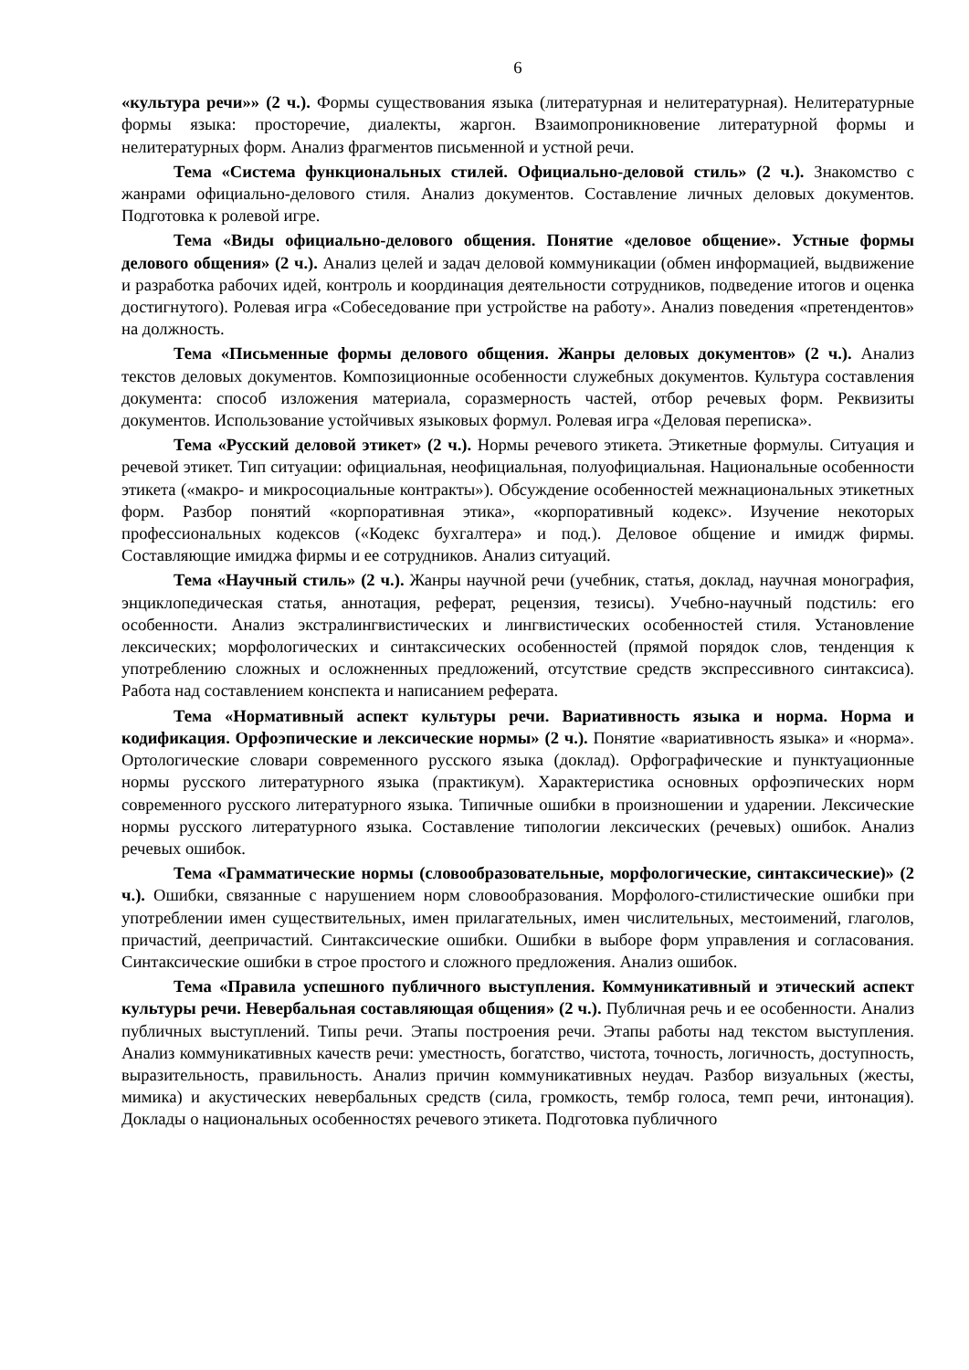6
«культура речи»» (2 ч.). Формы существования языка (литературная и нелитературная). Нелитературные формы языка: просторечие, диалекты, жаргон. Взаимопроникновение литературной формы и нелитературных форм. Анализ фрагментов письменной и устной речи.
Тема «Система функциональных стилей. Официально-деловой стиль» (2 ч.). Знакомство с жанрами официально-делового стиля. Анализ документов. Составление личных деловых документов. Подготовка к ролевой игре.
Тема «Виды официально-делового общения. Понятие «деловое общение». Устные формы делового общения» (2 ч.). Анализ целей и задач деловой коммуникации (обмен информацией, выдвижение и разработка рабочих идей, контроль и координация деятельности сотрудников, подведение итогов и оценка достигнутого). Ролевая игра «Собеседование при устройстве на работу». Анализ поведения «претендентов» на должность.
Тема «Письменные формы делового общения. Жанры деловых документов» (2 ч.). Анализ текстов деловых документов. Композиционные особенности служебных документов. Культура составления документа: способ изложения материала, соразмерность частей, отбор речевых форм. Реквизиты документов. Использование устойчивых языковых формул. Ролевая игра «Деловая переписка».
Тема «Русский деловой этикет» (2 ч.). Нормы речевого этикета. Этикетные формулы. Ситуация и речевой этикет. Тип ситуации: официальная, неофициальная, полуофициальная. Национальные особенности этикета («макро- и микросоциальные контракты»). Обсуждение особенностей межнациональных этикетных форм. Разбор понятий «корпоративная этика», «корпоративный кодекс». Изучение некоторых профессиональных кодексов («Кодекс бухгалтера» и под.). Деловое общение и имидж фирмы. Составляющие имиджа фирмы и ее сотрудников. Анализ ситуаций.
Тема «Научный стиль» (2 ч.). Жанры научной речи (учебник, статья, доклад, научная монография, энциклопедическая статья, аннотация, реферат, рецензия, тезисы). Учебно-научный подстиль: его особенности. Анализ экстралингвистических и лингвистических особенностей стиля. Установление лексических; морфологических и синтаксических особенностей (прямой порядок слов, тенденция к употреблению сложных и осложненных предложений, отсутствие средств экспрессивного синтаксиса). Работа над составлением конспекта и написанием реферата.
Тема «Нормативный аспект культуры речи. Вариативность языка и норма. Норма и кодификация. Орфоэпические и лексические нормы» (2 ч.). Понятие «вариативность языка» и «норма». Ортологические словари современного русского языка (доклад). Орфографические и пунктуационные нормы русского литературного языка (практикум). Характеристика основных орфоэпических норм современного русского литературного языка. Типичные ошибки в произношении и ударении. Лексические нормы русского литературного языка. Составление типологии лексических (речевых) ошибок. Анализ речевых ошибок.
Тема «Грамматические нормы (словообразовательные, морфологические, синтаксические)» (2 ч.). Ошибки, связанные с нарушением норм словообразования. Морфолого-стилистические ошибки при употреблении имен существительных, имен прилагательных, имен числительных, местоимений, глаголов, причастий, деепричастий. Синтаксические ошибки. Ошибки в выборе форм управления и согласования. Синтаксические ошибки в строе простого и сложного предложения. Анализ ошибок.
Тема «Правила успешного публичного выступления. Коммуникативный и этический аспект культуры речи. Невербальная составляющая общения» (2 ч.). Публичная речь и ее особенности. Анализ публичных выступлений. Типы речи. Этапы построения речи. Этапы работы над текстом выступления. Анализ коммуникативных качеств речи: уместность, богатство, чистота, точность, логичность, доступность, выразительность, правильность. Анализ причин коммуникативных неудач. Разбор визуальных (жесты, мимика) и акустических невербальных средств (сила, громкость, тембр голоса, темп речи, интонация). Доклады о национальных особенностях речевого этикета. Подготовка публичного